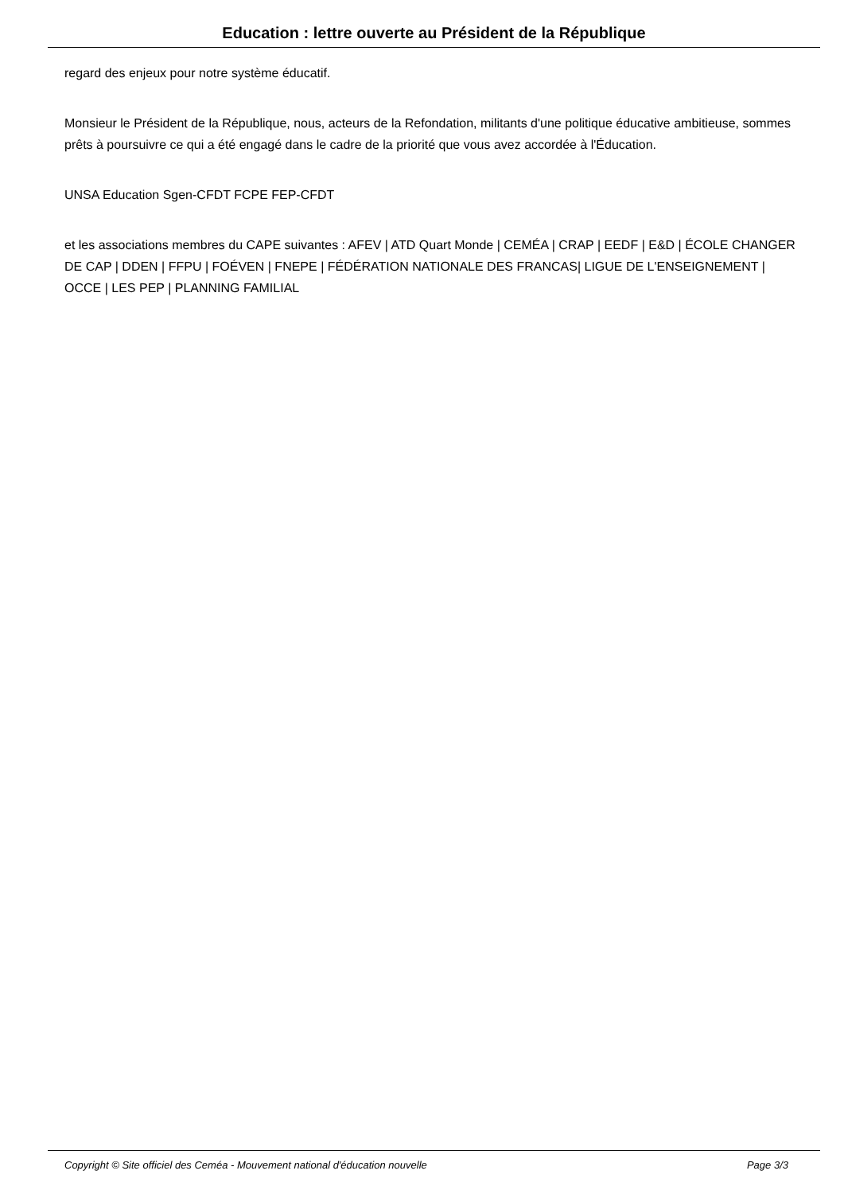Education : lettre ouverte au Président de la République
regard des enjeux pour notre système éducatif.
Monsieur le Président de la République, nous, acteurs de la Refondation, militants d'une politique éducative ambitieuse, sommes prêts à poursuivre ce qui a été engagé dans le cadre de la priorité que vous avez accordée à l'Éducation.
UNSA Education Sgen-CFDT FCPE FEP-CFDT
et les associations membres du CAPE suivantes : AFEV | ATD Quart Monde | CEMÉA | CRAP | EEDF | E&D | ÉCOLE CHANGER DE CAP | DDEN | FFPU | FOÉVEN | FNEPE | FÉDÉRATION NATIONALE DES FRANCAS| LIGUE DE L'ENSEIGNEMENT | OCCE | LES PEP | PLANNING FAMILIAL
Copyright © Site officiel des Ceméa - Mouvement national d'éducation nouvelle Page 3/3